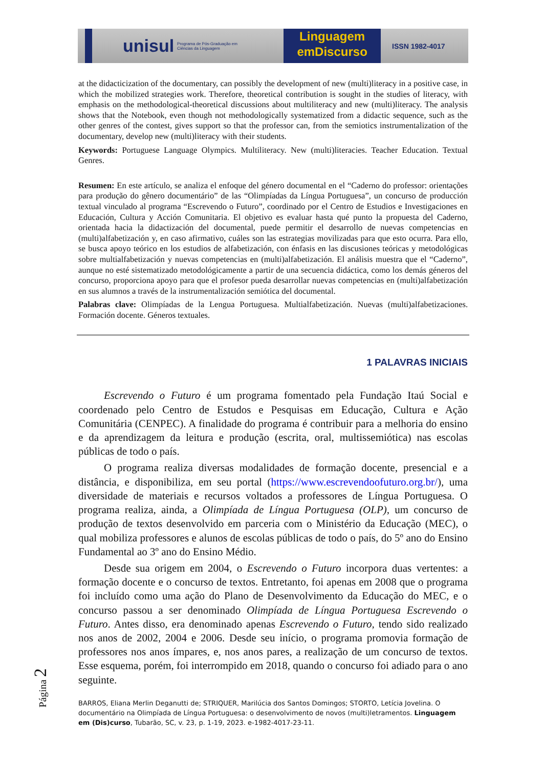unisul
Programa de Pós-Graduação em Ciências da Linguagem
Linguagem
emDiscurso
ISSN 1982-4017
at the didacticization of the documentary, can possibly the development of new (multi)literacy in a positive case, in which the mobilized strategies work. Therefore, theoretical contribution is sought in the studies of literacy, with emphasis on the methodological-theoretical discussions about multiliteracy and new (multi)literacy. The analysis shows that the Notebook, even though not methodologically systematized from a didactic sequence, such as the other genres of the contest, gives support so that the professor can, from the semiotics instrumentalization of the documentary, develop new (multi)literacy with their students.
Keywords: Portuguese Language Olympics. Multiliteracy. New (multi)literacies. Teacher Education. Textual Genres.
Resumen: En este artículo, se analiza el enfoque del género documental en el “Caderno do professor: orientações para produção do gênero documentário” de las “Olimpíadas da Língua Portuguesa”, un concurso de producción textual vinculado al programa “Escrevendo o Futuro”, coordinado por el Centro de Estudios e Investigaciones en Educación, Cultura y Acción Comunitaria. El objetivo es evaluar hasta qué punto la propuesta del Caderno, orientada hacia la didactización del documental, puede permitir el desarrollo de nuevas competencias en (multi)alfabetización y, en caso afirmativo, cuáles son las estrategias movilizadas para que esto ocurra. Para ello, se busca apoyo teórico en los estudios de alfabetización, con énfasis en las discusiones teóricas y metodológicas sobre multialfabetización y nuevas competencias en (multi)alfabetización. El análisis muestra que el “Caderno”, aunque no esté sistematizado metodológicamente a partir de una secuencia didáctica, como los demás géneros del concurso, proporciona apoyo para que el profesor pueda desarrollar nuevas competencias en (multi)alfabetización en sus alumnos a través de la instrumentalización semiótica del documental.
Palabras clave: Olimpíadas de la Lengua Portuguesa. Multialfabetización. Nuevas (multi)alfabetizaciones. Formación docente. Géneros textuales.
1 PALAVRAS INICIAIS
Escrevendo o Futuro é um programa fomentado pela Fundação Itaú Social e coordenado pelo Centro de Estudos e Pesquisas em Educação, Cultura e Ação Comunitária (CENPEC). A finalidade do programa é contribuir para a melhoria do ensino e da aprendizagem da leitura e produção (escrita, oral, multissemiótica) nas escolas públicas de todo o país.
O programa realiza diversas modalidades de formação docente, presencial e a distância, e disponibiliza, em seu portal (https://www.escrevendoofuturo.org.br/), uma diversidade de materiais e recursos voltados a professores de Língua Portuguesa. O programa realiza, ainda, a Olimpíada de Língua Portuguesa (OLP), um concurso de produção de textos desenvolvido em parceria com o Ministério da Educação (MEC), o qual mobiliza professores e alunos de escolas públicas de todo o país, do 5º ano do Ensino Fundamental ao 3º ano do Ensino Médio.
Desde sua origem em 2004, o Escrevendo o Futuro incorpora duas vertentes: a formação docente e o concurso de textos. Entretanto, foi apenas em 2008 que o programa foi incluído como uma ação do Plano de Desenvolvimento da Educação do MEC, e o concurso passou a ser denominado Olimpíada de Língua Portuguesa Escrevendo o Futuro. Antes disso, era denominado apenas Escrevendo o Futuro, tendo sido realizado nos anos de 2002, 2004 e 2006. Desde seu início, o programa promovia formação de professores nos anos ímpares, e, nos anos pares, a realização de um concurso de textos. Esse esquema, porém, foi interrompido em 2018, quando o concurso foi adiado para o ano seguinte.
BARROS, Eliana Merlin Deganutti de; STRIQUER, Marilúcia dos Santos Domingos; STORTO, Letícia Jovelina. O documentário na Olimpíada de Língua Portuguesa: o desenvolvimento de novos (multi)letramentos. Linguagem em (Dis)curso, Tubarão, SC, v. 23, p. 1-19, 2023. e-1982-4017-23-11.
Página 2